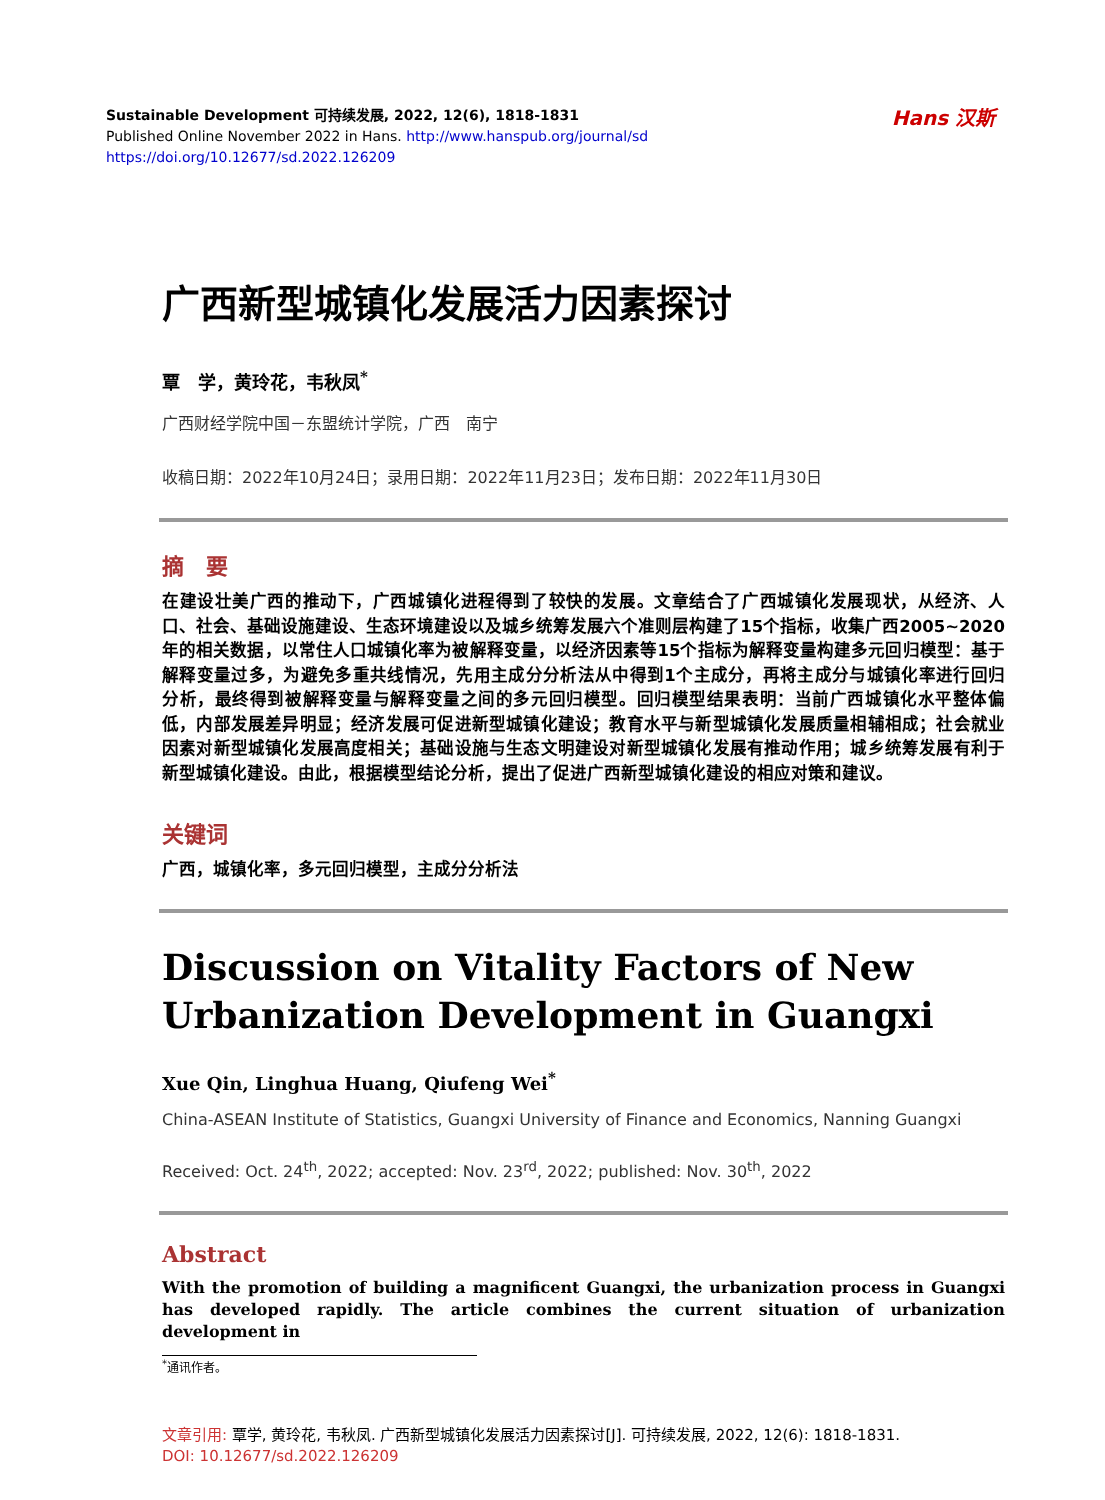Hans 汉斯
Sustainable Development 可持续发展, 2022, 12(6), 1818-1831
Published Online November 2022 in Hans. http://www.hanspub.org/journal/sd
https://doi.org/10.12677/sd.2022.126209
广西新型城镇化发展活力因素探讨
覃　学，黄玲花，韦秋凤<sup>*</sup>
广西财经学院中国－东盟统计学院，广西　南宁
收稿日期：2022年10月24日；录用日期：2022年11月23日；发布日期：2022年11月30日
摘　要
在建设壮美广西的推动下，广西城镇化进程得到了较快的发展。文章结合了广西城镇化发展现状，从经济、人口、社会、基础设施建设、生态环境建设以及城乡统筹发展六个准则层构建了15个指标，收集广西2005~2020年的相关数据，以常住人口城镇化率为被解释变量，以经济因素等15个指标为解释变量构建多元回归模型：基于解释变量过多，为避免多重共线情况，先用主成分分析法从中得到1个主成分，再将主成分与城镇化率进行回归分析，最终得到被解释变量与解释变量之间的多元回归模型。回归模型结果表明：当前广西城镇化水平整体偏低，内部发展差异明显；经济发展可促进新型城镇化建设；教育水平与新型城镇化发展质量相辅相成；社会就业因素对新型城镇化发展高度相关；基础设施与生态文明建设对新型城镇化发展有推动作用；城乡统筹发展有利于新型城镇化建设。由此，根据模型结论分析，提出了促进广西新型城镇化建设的相应对策和建议。
关键词
广西，城镇化率，多元回归模型，主成分分析法
Discussion on Vitality Factors of New Urbanization Development in Guangxi
Xue Qin, Linghua Huang, Qiufeng Wei<sup>*</sup>
China-ASEAN Institute of Statistics, Guangxi University of Finance and Economics, Nanning Guangxi
Received: Oct. 24<sup>th</sup>, 2022; accepted: Nov. 23<sup>rd</sup>, 2022; published: Nov. 30<sup>th</sup>, 2022
Abstract
With the promotion of building a magnificent Guangxi, the urbanization process in Guangxi has developed rapidly. The article combines the current situation of urbanization development in
<sup>*</sup> 通讯作者。
文章引用: 覃学, 黄玲花, 韦秋凤. 广西新型城镇化发展活力因素探讨[J]. 可持续发展, 2022, 12(6): 1818-1831.
DOI: 10.12677/sd.2022.126209